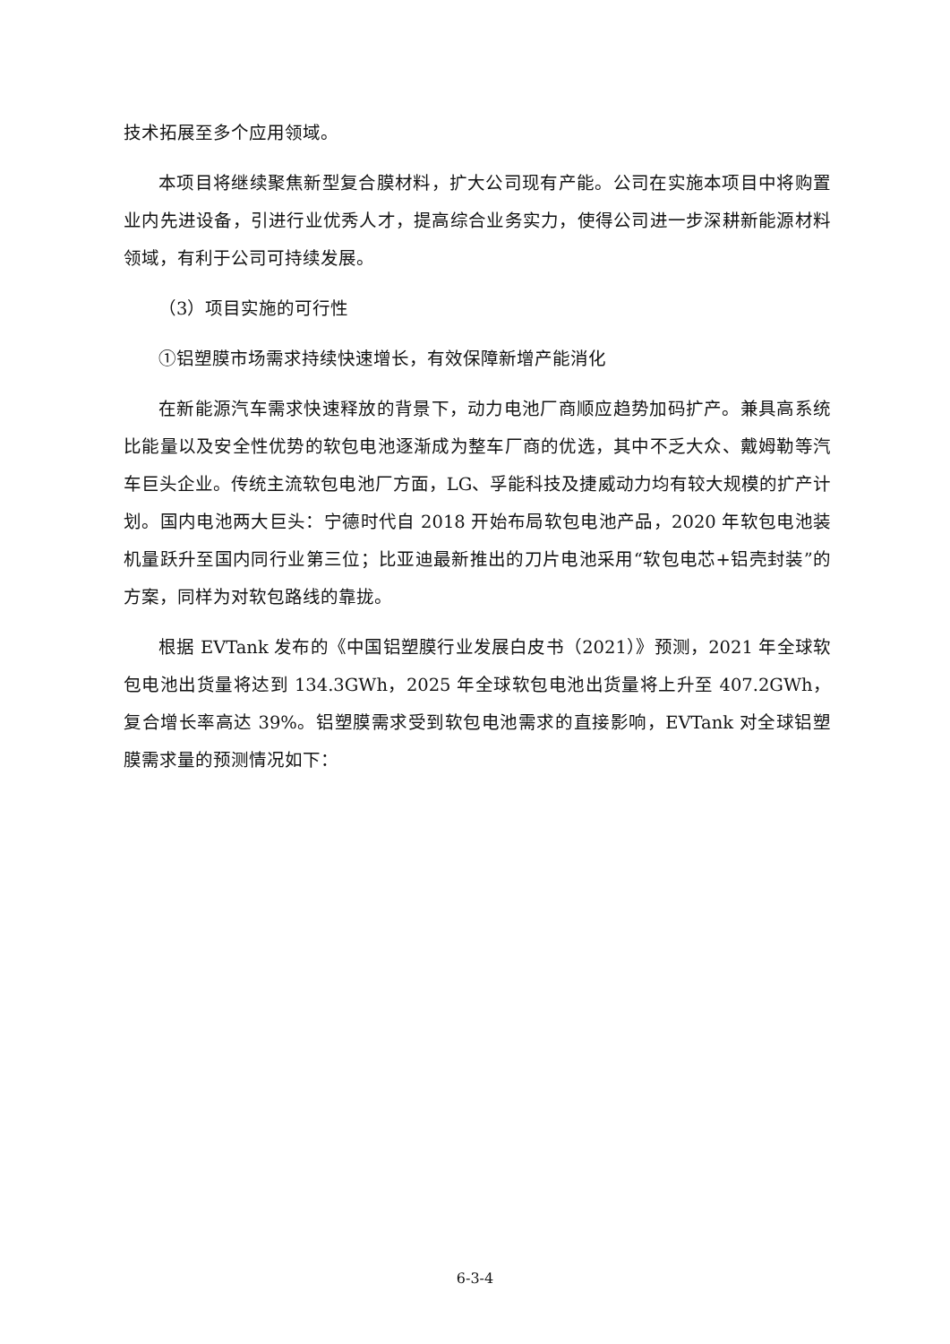技术拓展至多个应用领域。
本项目将继续聚焦新型复合膜材料，扩大公司现有产能。公司在实施本项目中将购置业内先进设备，引进行业优秀人才，提高综合业务实力，使得公司进一步深耕新能源材料领域，有利于公司可持续发展。
（3）项目实施的可行性
①铝塑膜市场需求持续快速增长，有效保障新增产能消化
在新能源汽车需求快速释放的背景下，动力电池厂商顺应趋势加码扩产。兼具高系统比能量以及安全性优势的软包电池逐渐成为整车厂商的优选，其中不乏大众、戴姆勒等汽车巨头企业。传统主流软包电池厂方面，LG、孚能科技及捷威动力均有较大规模的扩产计划。国内电池两大巨头：宁德时代自 2018 开始布局软包电池产品，2020 年软包电池装机量跃升至国内同行业第三位；比亚迪最新推出的刀片电池采用“软包电芯+铝壳封装”的方案，同样为对软包路线的靠拢。
根据 EVTank 发布的《中国铝塑膜行业发展白皮书（2021）》预测，2021 年全球软包电池出货量将达到 134.3GWh，2025 年全球软包电池出货量将上升至 407.2GWh，复合增长率高达 39%。铝塑膜需求受到软包电池需求的直接影响，EVTank 对全球铝塑膜需求量的预测情况如下：
6-3-4